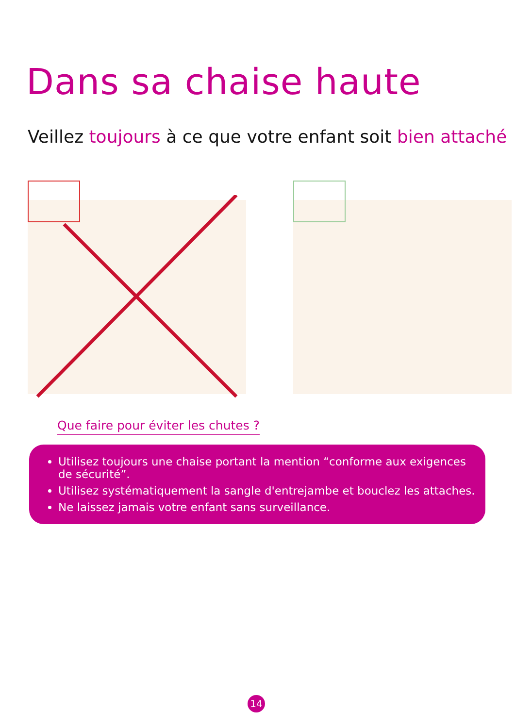Dans sa chaise haute
Veillez toujours à ce que votre enfant soit bien attaché
Que faire pour éviter les chutes ?
Utilisez toujours une chaise portant la mention “conforme aux exigences de sécurité”.
Utilisez systématiquement la sangle d'entrejambe et bouclez les attaches.
Ne laissez jamais votre enfant sans surveillance.
14